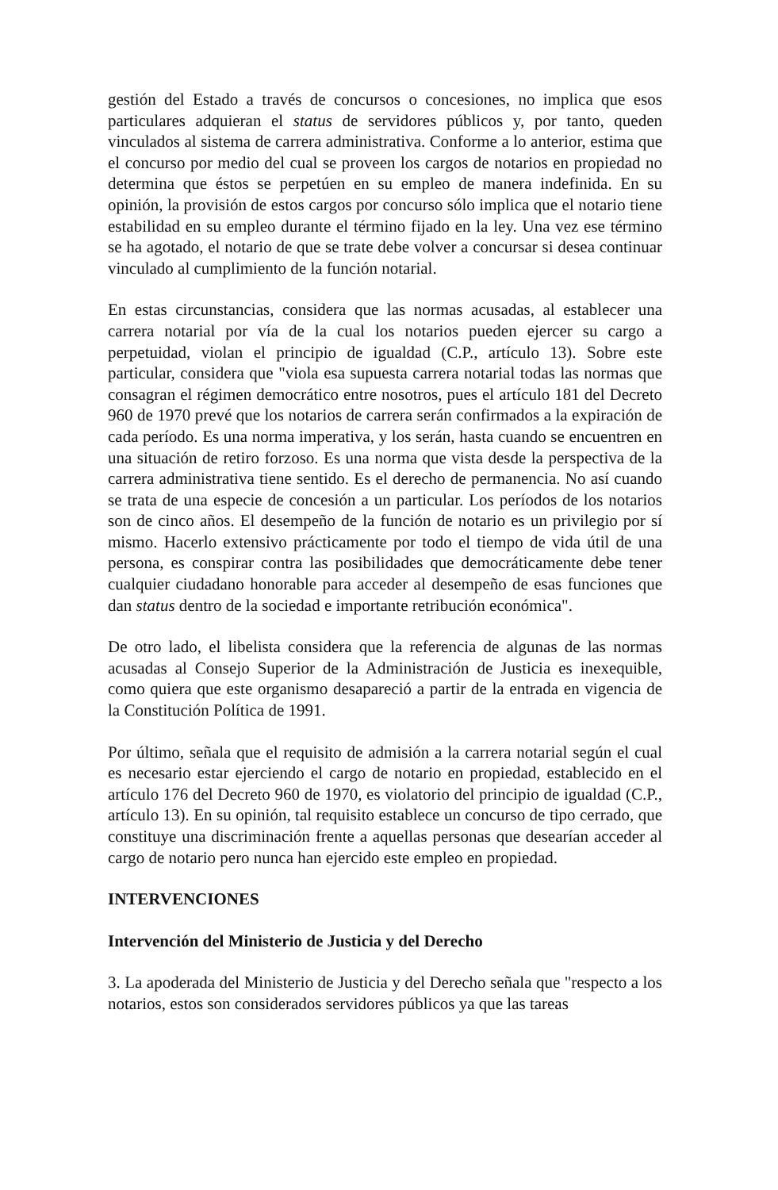gestión del Estado a través de concursos o concesiones, no implica que esos particulares adquieran el status de servidores públicos y, por tanto, queden vinculados al sistema de carrera administrativa. Conforme a lo anterior, estima que el concurso por medio del cual se proveen los cargos de notarios en propiedad no determina que éstos se perpetúen en su empleo de manera indefinida. En su opinión, la provisión de estos cargos por concurso sólo implica que el notario tiene estabilidad en su empleo durante el término fijado en la ley. Una vez ese término se ha agotado, el notario de que se trate debe volver a concursar si desea continuar vinculado al cumplimiento de la función notarial.
En estas circunstancias, considera que las normas acusadas, al establecer una carrera notarial por vía de la cual los notarios pueden ejercer su cargo a perpetuidad, violan el principio de igualdad (C.P., artículo 13). Sobre este particular, considera que "viola esa supuesta carrera notarial todas las normas que consagran el régimen democrático entre nosotros, pues el artículo 181 del Decreto 960 de 1970 prevé que los notarios de carrera serán confirmados a la expiración de cada período. Es una norma imperativa, y los serán, hasta cuando se encuentren en una situación de retiro forzoso. Es una norma que vista desde la perspectiva de la carrera administrativa tiene sentido. Es el derecho de permanencia. No así cuando se trata de una especie de concesión a un particular. Los períodos de los notarios son de cinco años. El desempeño de la función de notario es un privilegio por sí mismo. Hacerlo extensivo prácticamente por todo el tiempo de vida útil de una persona, es conspirar contra las posibilidades que democráticamente debe tener cualquier ciudadano honorable para acceder al desempeño de esas funciones que dan status dentro de la sociedad e importante retribución económica".
De otro lado, el libelista considera que la referencia de algunas de las normas acusadas al Consejo Superior de la Administración de Justicia es inexequible, como quiera que este organismo desapareció a partir de la entrada en vigencia de la Constitución Política de 1991.
Por último, señala que el requisito de admisión a la carrera notarial según el cual es necesario estar ejerciendo el cargo de notario en propiedad, establecido en el artículo 176 del Decreto 960 de 1970, es violatorio del principio de igualdad (C.P., artículo 13). En su opinión, tal requisito establece un concurso de tipo cerrado, que constituye una discriminación frente a aquellas personas que desearían acceder al cargo de notario pero nunca han ejercido este empleo en propiedad.
INTERVENCIONES
Intervención del Ministerio de Justicia y del Derecho
3. La apoderada del Ministerio de Justicia y del Derecho señala que "respecto a los notarios, estos son considerados servidores públicos ya que las tareas